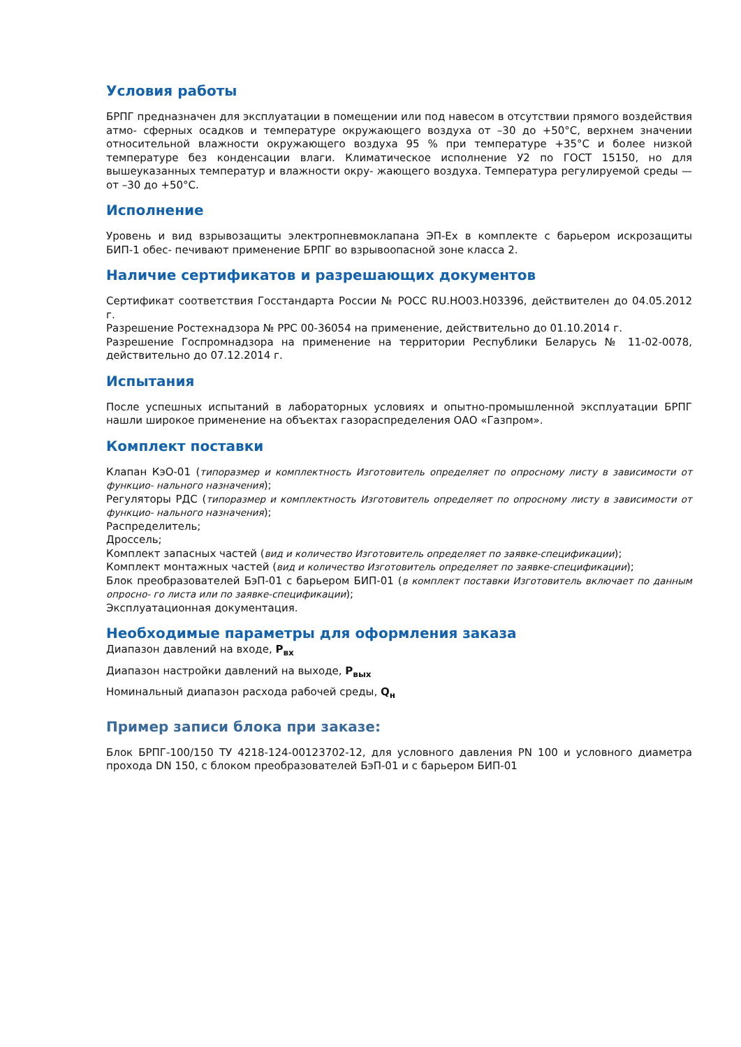Условия работы
БРПГ предназначен для эксплуатации в помещении или под навесом в отсутствии прямого воздействия атмо- сферных осадков и температуре окружающего воздуха от –30 до +50°С, верхнем значении относительной влажности окружающего воздуха 95 % при температуре +35°С и более низкой температуре без конденсации влаги. Климатическое исполнение У2 по ГОСТ 15150, но для вышеуказанных температур и влажности окру- жающего воздуха. Температура регулируемой среды — от –30 до +50°С.
Исполнение
Уровень и вид взрывозащиты электропневмоклапана ЭП-Ех в комплекте с барьером искрозащиты БИП-1 обес- печивают применение БРПГ во взрывоопасной зоне класса 2.
Наличие сертификатов и разрешающих документов
Сертификат соответствия Госстандарта России № РОСС RU.НО03.Н03396, действителен до 04.05.2012 г.
Разрешение Ростехнадзора № РРС 00-36054 на применение, действительно до 01.10.2014 г.
Разрешение Госпромнадзора на применение на территории Республики Беларусь № 11-02-0078, действительно до 07.12.2014 г.
Испытания
После успешных испытаний в лабораторных условиях и опытно-промышленной эксплуатации БРПГ нашли широкое применение на объектах газораспределения ОАО «Газпром».
Комплект поставки
Клапан КэО-01 (типоразмер и комплектность Изготовитель определяет по опросному листу в зависимости от функцио- нального назначения);
Регуляторы РДС (типоразмер и комплектность Изготовитель определяет по опросному листу в зависимости от функцио- нального назначения);
Распределитель;
Дроссель;
Комплект запасных частей (вид и количество Изготовитель определяет по заявке-спецификации);
Комплект монтажных частей (вид и количество Изготовитель определяет по заявке-спецификации);
Блок преобразователей БэП-01 с барьером БИП-01 (в комплект поставки Изготовитель включает по данным опросно- го листа или по заявке-спецификации);
Эксплуатационная документация.
Необходимые параметры для оформления заказа
Диапазон давлений на входе, P<sub>вх</sub>
Диапазон настройки давлений на выходе, P<sub>вых</sub>
Номинальный диапазон расхода рабочей среды, Q<sub>н</sub>
Пример записи блока при заказе:
Блок БРПГ-100/150 ТУ 4218-124-00123702-12, для условного давления PN 100 и условного диаметра прохода DN 150, с блоком преобразователей БэП-01 и с барьером БИП-01